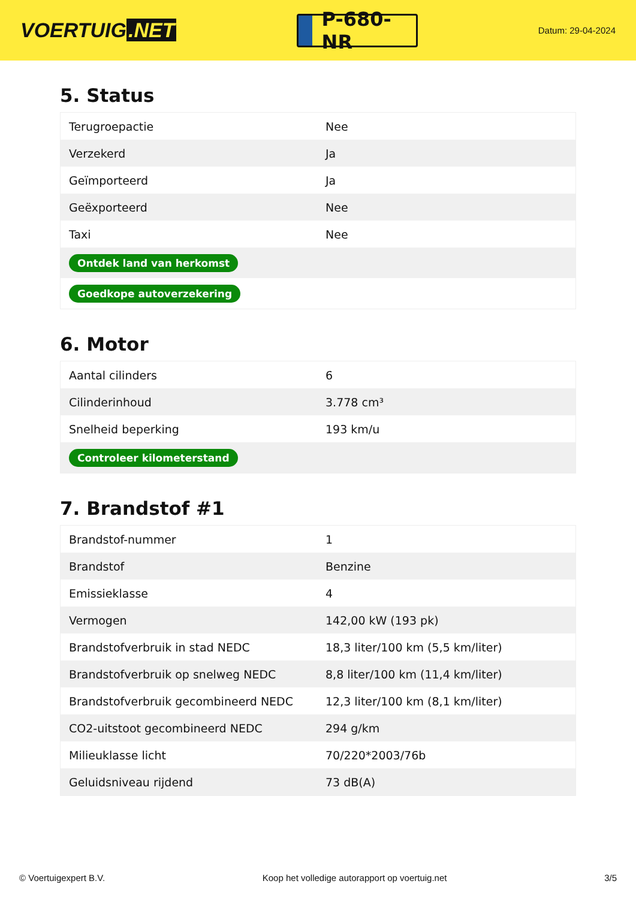VOERTUIG.NET
P-680-NR
Datum: 29-04-2024
5. Status
| Terugroepactie | Nee |
| Verzekerd | Ja |
| Geïmporteerd | Ja |
| Geëxporteerd | Nee |
| Taxi | Nee |
| Ontdek land van herkomst | |
| Goedkope autoverzekering | |
6. Motor
| Aantal cilinders | 6 |
| Cilinderinhoud | 3.778 cm³ |
| Snelheid beperking | 193 km/u |
| Controleer kilometerstand | |
7. Brandstof #1
| Brandstof-nummer | 1 |
| Brandstof | Benzine |
| Emissieklasse | 4 |
| Vermogen | 142,00 kW (193 pk) |
| Brandstofverbruik in stad NEDC | 18,3 liter/100 km (5,5 km/liter) |
| Brandstofverbruik op snelweg NEDC | 8,8 liter/100 km (11,4 km/liter) |
| Brandstofverbruik gecombineerd NEDC | 12,3 liter/100 km (8,1 km/liter) |
| CO2-uitstoot gecombineerd NEDC | 294 g/km |
| Milieuklasse licht | 70/220*2003/76b |
| Geluidsniveau rijdend | 73 dB(A) |
© Voertuigexpert B.V. Koop het volledige autorapport op voertuig.net 3/5